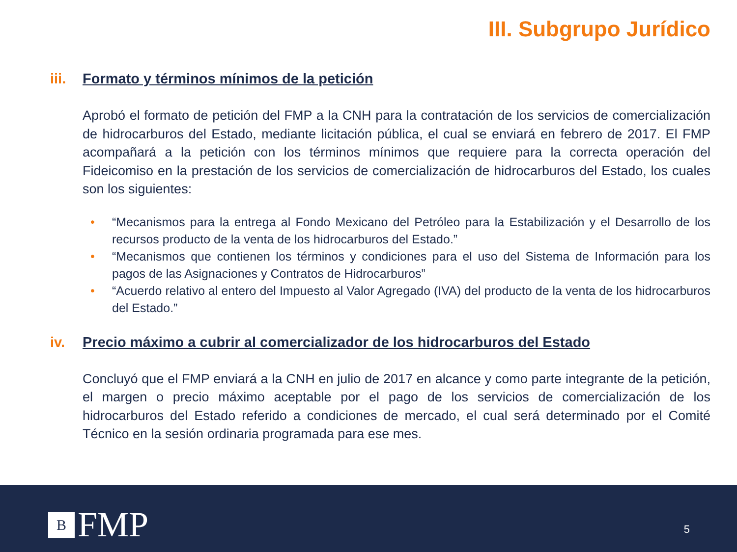III. Subgrupo Jurídico
iii. Formato y términos mínimos de la petición
Aprobó el formato de petición del FMP a la CNH para la contratación de los servicios de comercialización de hidrocarburos del Estado, mediante licitación pública, el cual se enviará en febrero de 2017. El FMP acompañará a la petición con los términos mínimos que requiere para la correcta operación del Fideicomiso en la prestación de los servicios de comercialización de hidrocarburos del Estado, los cuales son los siguientes:
• “Mecanismos para la entrega al Fondo Mexicano del Petróleo para la Estabilización y el Desarrollo de los recursos producto de la venta de los hidrocarburos del Estado.”
• “Mecanismos que contienen los términos y condiciones para el uso del Sistema de Información para los pagos de las Asignaciones y Contratos de Hidrocarburos”
• “Acuerdo relativo al entero del Impuesto al Valor Agregado (IVA) del producto de la venta de los hidrocarburos del Estado.”
iv. Precio máximo a cubrir al comercializador de los hidrocarburos del Estado
Concluyó que el FMP enviará a la CNH en julio de 2017 en alcance y como parte integrante de la petición, el margen o precio máximo aceptable por el pago de los servicios de comercialización de los hidrocarburos del Estado referido a condiciones de mercado, el cual será determinado por el Comité Técnico en la sesión ordinaria programada para ese mes.
B
FMP
5